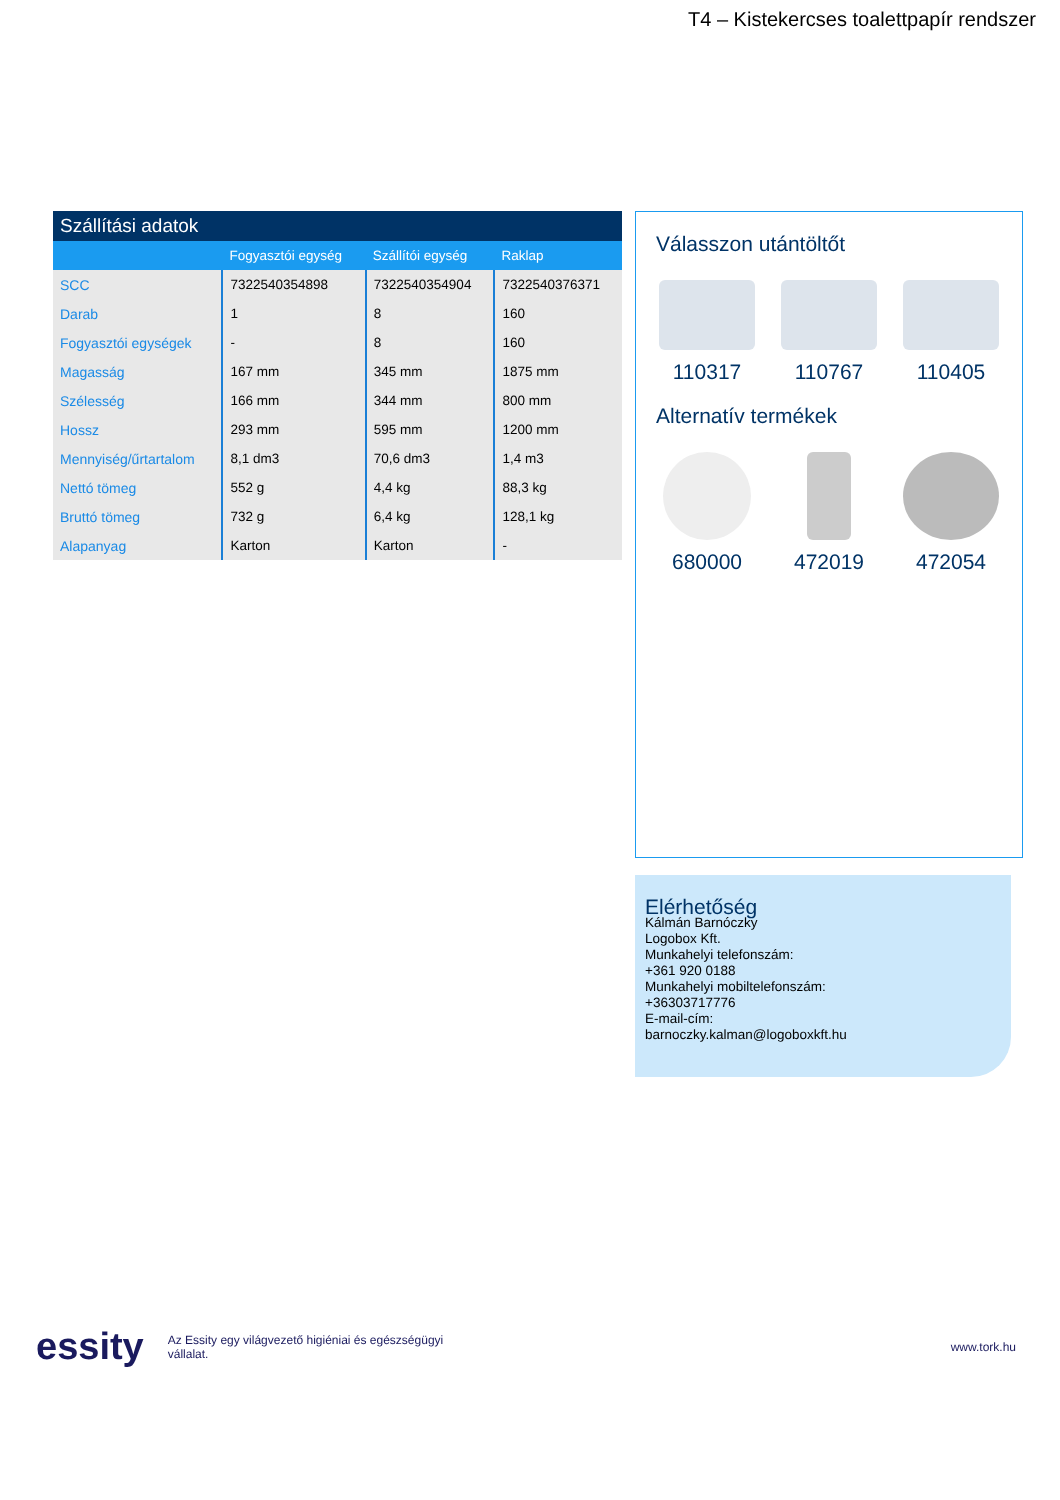T4 – Kistekercses toalettpapír rendszer
Szállítási adatok
| | Fogyasztói egység | Szállítói egység | Raklap |
| --- | --- | --- | --- |
| SCC | 7322540354898 | 7322540354904 | 7322540376371 |
| Darab | 1 | 8 | 160 |
| Fogyasztói egységek | - | 8 | 160 |
| Magasság | 167 mm | 345 mm | 1875 mm |
| Szélesség | 166 mm | 344 mm | 800 mm |
| Hossz | 293 mm | 595 mm | 1200 mm |
| Mennyiség/űrtartalom | 8,1 dm3 | 70,6 dm3 | 1,4 m3 |
| Nettó tömeg | 552 g | 4,4 kg | 88,3 kg |
| Bruttó tömeg | 732 g | 6,4 kg | 128,1 kg |
| Alapanyag | Karton | Karton | - |
Válasszon utántöltőt
110317 110767 110405
Alternatív termékek
680000 472019 472054
Elérhetőség
Kálmán Barnóczky
Logobox Kft.
Munkahelyi telefonszám:
+361 920 0188
Munkahelyi mobiltelefonszám:
+36303717776
E-mail-cím:
barnoczky.kalman@logoboxkft.hu
essity Az Essity egy világvezető higiéniai és egészségügyi
vállalat. www.tork.hu